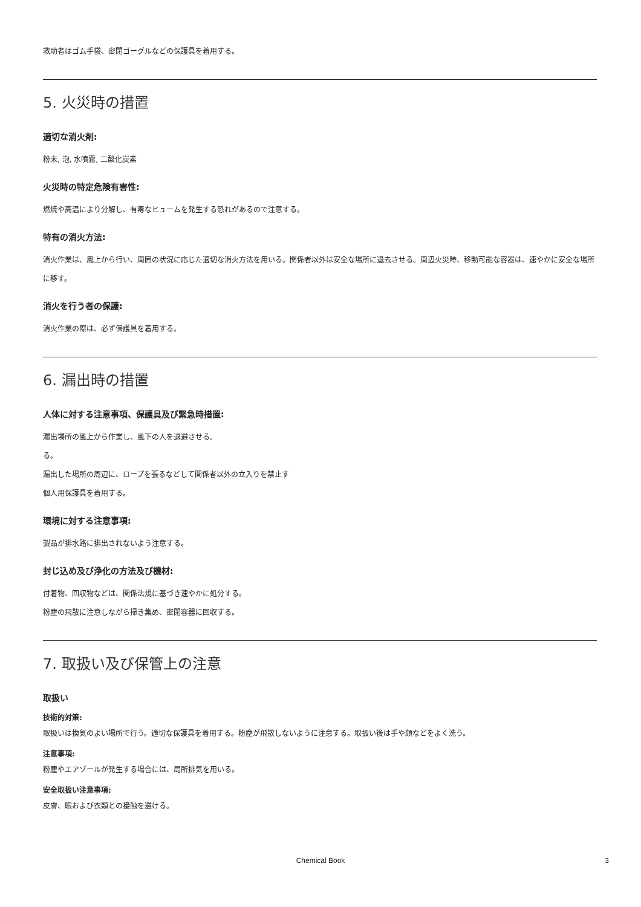救助者はゴム手袋、密閉ゴーグルなどの保護具を着用する。
5. 火災時の措置
適切な消火剤:
粉末, 泡, 水噴霧, 二酸化炭素
火災時の特定危険有害性:
燃焼や高温により分解し、有毒なヒュームを発生する恐れがあるので注意する。
特有の消火方法:
消火作業は、風上から行い、周囲の状況に応じた適切な消火方法を用いる。関係者以外は安全な場所に退去させる。周辺火災時、移動可能な容器は、速やかに安全な場所に移す。
消火を行う者の保護:
消火作業の際は、必ず保護具を着用する。
6. 漏出時の措置
人体に対する注意事項、保護具及び緊急時措置:
漏出場所の風上から作業し、風下の人を退避させる。
る。
漏出した場所の周辺に、ロープを張るなどして関係者以外の立入りを禁止す
個人用保護具を着用する。
環境に対する注意事項:
製品が排水路に排出されないよう注意する。
封じ込め及び浄化の方法及び機材:
付着物、回収物などは、関係法規に基づき速やかに処分する。
粉塵の飛散に注意しながら掃き集め、密閉容器に回収する。
7. 取扱い及び保管上の注意
取扱い
技術的対策:
取扱いは換気のよい場所で行う。適切な保護具を着用する。粉塵が飛散しないように注意する。取扱い後は手や顔などをよく洗う。
注意事項:
粉塵やエアゾールが発生する場合には、局所排気を用いる。
安全取扱い注意事項:
皮膚、眼および衣類との接触を避ける。
Chemical Book 3